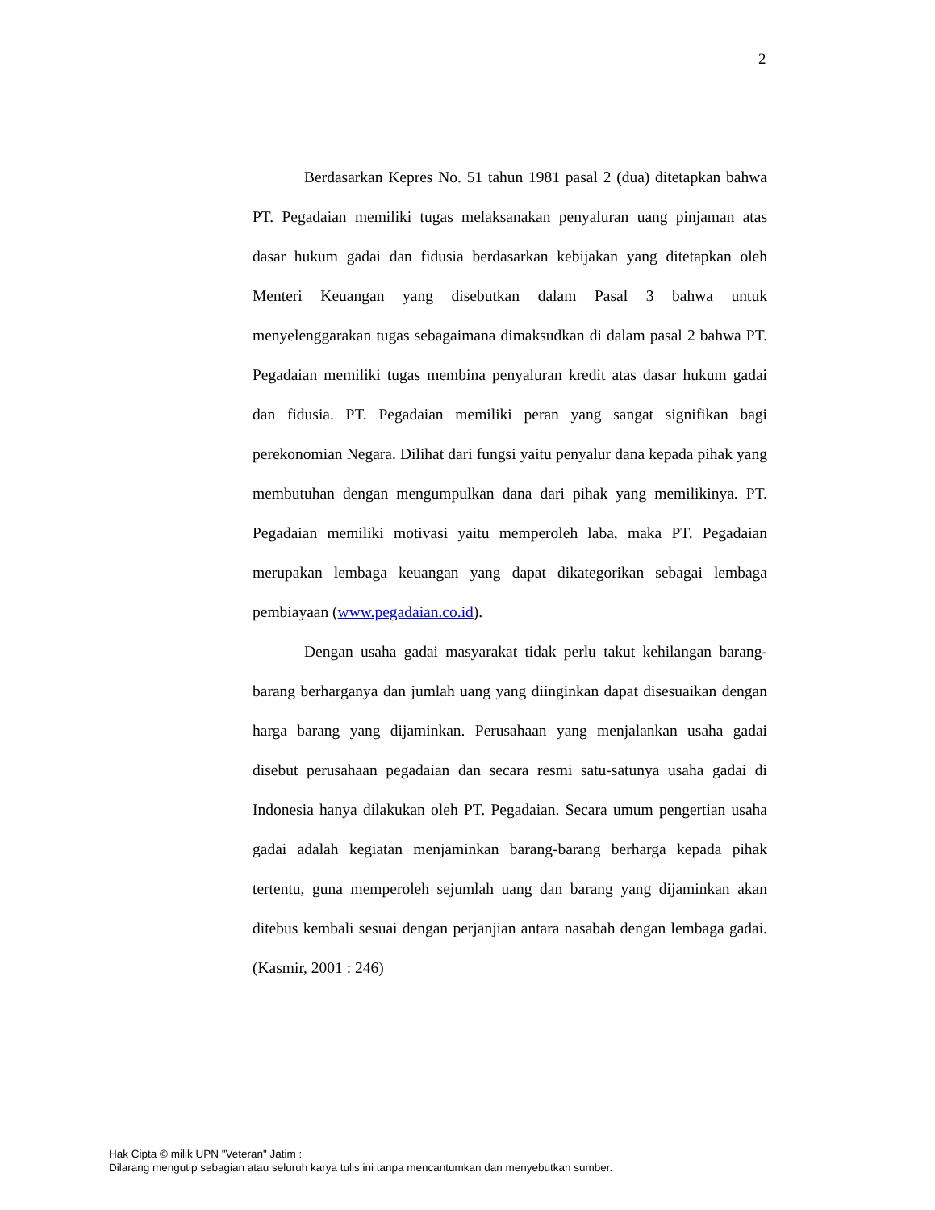2
Berdasarkan Kepres No. 51 tahun 1981 pasal 2 (dua) ditetapkan bahwa PT. Pegadaian memiliki tugas melaksanakan penyaluran uang pinjaman atas dasar hukum gadai dan fidusia berdasarkan kebijakan yang ditetapkan oleh Menteri Keuangan yang disebutkan dalam Pasal 3 bahwa untuk menyelenggarakan tugas sebagaimana dimaksudkan di dalam pasal 2 bahwa PT. Pegadaian memiliki tugas membina penyaluran kredit atas dasar hukum gadai dan fidusia. PT. Pegadaian memiliki peran yang sangat signifikan bagi perekonomian Negara. Dilihat dari fungsi yaitu penyalur dana kepada pihak yang membutuhan dengan mengumpulkan dana dari pihak yang memilikinya. PT. Pegadaian memiliki motivasi yaitu memperoleh laba, maka PT. Pegadaian merupakan lembaga keuangan yang dapat dikategorikan sebagai lembaga pembiayaan (www.pegadaian.co.id).
Dengan usaha gadai masyarakat tidak perlu takut kehilangan barang-barang berharganya dan jumlah uang yang diinginkan dapat disesuaikan dengan harga barang yang dijaminkan. Perusahaan yang menjalankan usaha gadai disebut perusahaan pegadaian dan secara resmi satu-satunya usaha gadai di Indonesia hanya dilakukan oleh PT. Pegadaian. Secara umum pengertian usaha gadai adalah kegiatan menjaminkan barang-barang berharga kepada pihak tertentu, guna memperoleh sejumlah uang dan barang yang dijaminkan akan ditebus kembali sesuai dengan perjanjian antara nasabah dengan lembaga gadai. (Kasmir, 2001 : 246)
Hak Cipta © milik UPN "Veteran" Jatim :
Dilarang mengutip sebagian atau seluruh karya tulis ini tanpa mencantumkan dan menyebutkan sumber.